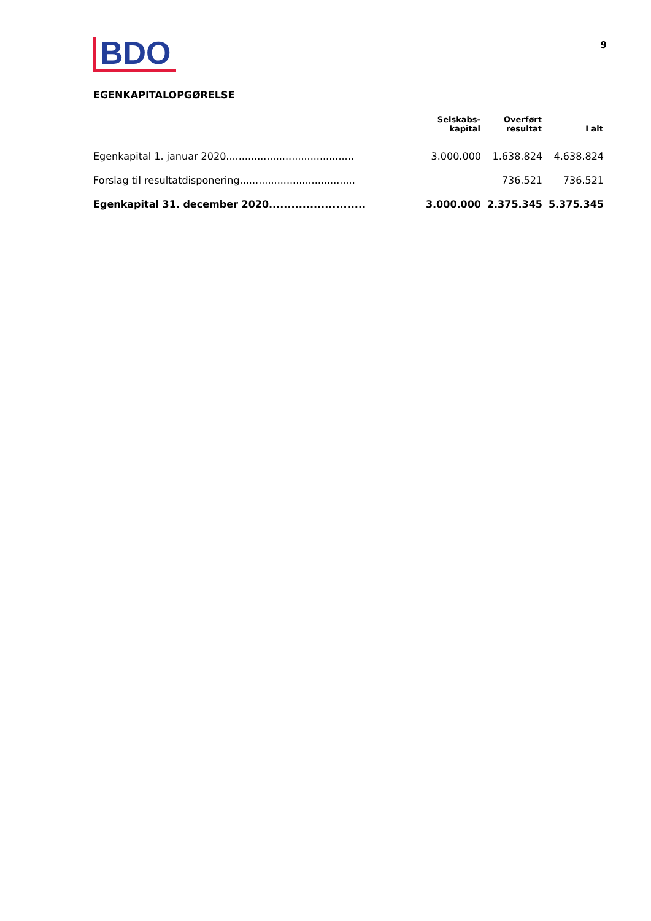BDO
9
EGENKAPITALOPGØRELSE
| | Selskabs- kapital | Overført resultat | I alt |
| --- | --- | --- | --- |
| Egenkapital 1. januar 2020......................................... | 3.000.000 | 1.638.824 | 4.638.824 |
| Forslag til resultatdisponering..................................... | | 736.521 | 736.521 |
| Egenkapital 31. december 2020.......................... | 3.000.000 | 2.375.345 | 5.375.345 |